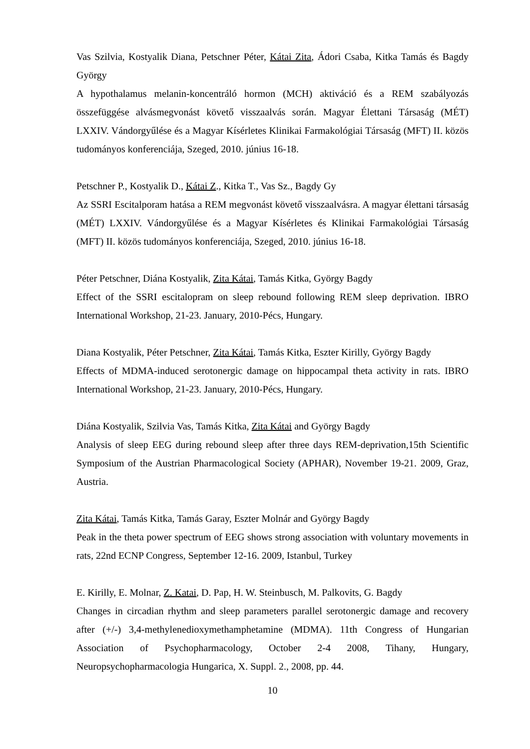Vas Szilvia, Kostyalik Diana, Petschner Péter, Kátai Zita, Ádori Csaba, Kitka Tamás és Bagdy György
A hypothalamus melanin-koncentráló hormon (MCH) aktiváció és a REM szabályozás összefüggése alvásmegvonást követő visszaalvás során. Magyar Élettani Társaság (MÉT) LXXIV. Vándorgyűlése és a Magyar Kísérletes Klinikai Farmakológiai Társaság (MFT) II. közös tudományos konferenciája, Szeged, 2010. június 16-18.
Petschner P., Kostyalik D., Kátai Z., Kitka T., Vas Sz., Bagdy Gy
Az SSRI Escitalporam hatása a REM megvonást követő visszaalvásra. A magyar élettani társaság (MÉT) LXXIV. Vándorgyűlése és a Magyar Kísérletes és Klinikai Farmakológiai Társaság (MFT) II. közös tudományos konferenciája, Szeged, 2010. június 16-18.
Péter Petschner, Diána Kostyalik, Zita Kátai, Tamás Kitka, György Bagdy
Effect of the SSRI escitalopram on sleep rebound following REM sleep deprivation. IBRO International Workshop, 21-23. January, 2010-Pécs, Hungary.
Diana Kostyalik, Péter Petschner, Zita Kátai, Tamás Kitka, Eszter Kirilly, György Bagdy
Effects of MDMA-induced serotonergic damage on hippocampal theta activity in rats. IBRO International Workshop, 21-23. January, 2010-Pécs, Hungary.
Diána Kostyalik, Szilvia Vas, Tamás Kitka, Zita Kátai and György Bagdy
Analysis of sleep EEG during rebound sleep after three days REM-deprivation,15th Scientific Symposium of the Austrian Pharmacological Society (APHAR), November 19-21. 2009, Graz, Austria.
Zita Kátai, Tamás Kitka, Tamás Garay, Eszter Molnár and György Bagdy
Peak in the theta power spectrum of EEG shows strong association with voluntary movements in rats, 22nd ECNP Congress, September 12-16. 2009, Istanbul, Turkey
E. Kirilly, E. Molnar, Z. Katai, D. Pap, H. W. Steinbusch, M. Palkovits, G. Bagdy
Changes in circadian rhythm and sleep parameters parallel serotonergic damage and recovery after (+/-) 3,4-methylenedioxymethamphetamine (MDMA). 11th Congress of Hungarian Association of Psychopharmacology, October 2-4 2008, Tihany, Hungary, Neuropsychopharmacologia Hungarica, X. Suppl. 2., 2008, pp. 44.
10